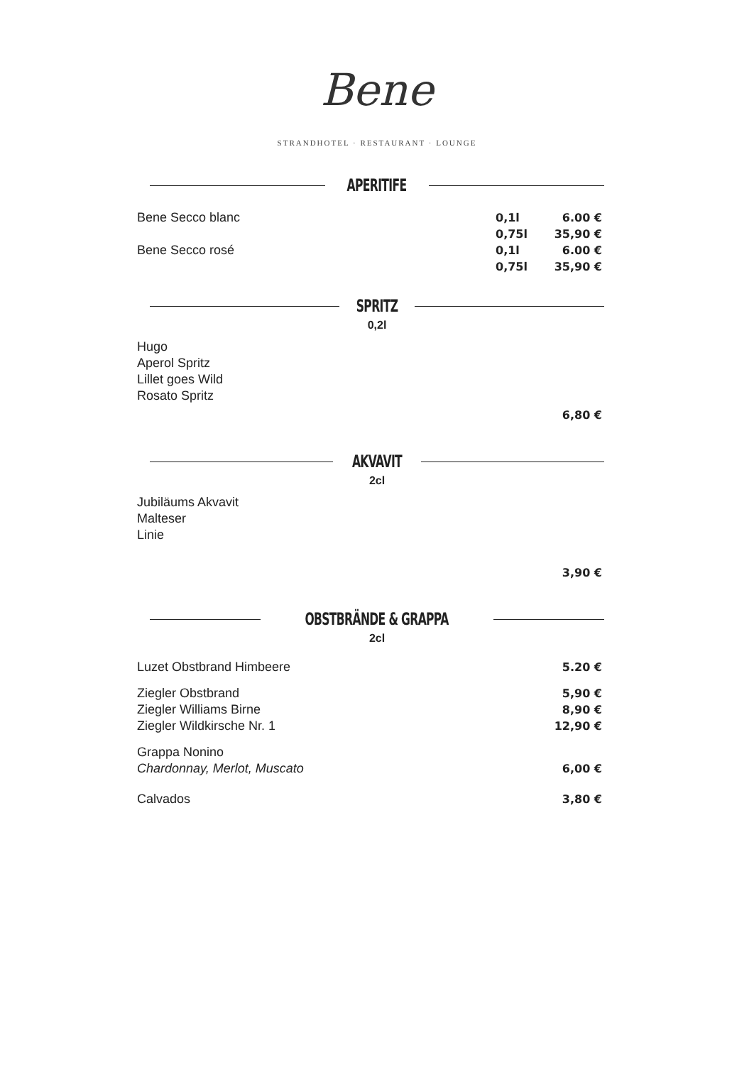Bene
STRANDHOTEL · RESTAURANT · LOUNGE
APERITIFE
Bene Secco blanc 0,1l 6.00 €
0,75l 35,90 €
Bene Secco rosé 0,1l 6.00 €
0,75l 35,90 €
SPRITZ
0,2l
Hugo
Aperol Spritz
Lillet goes Wild
Rosato Spritz
6,80 €
AKVAVIT
2cl
Jubiläums Akvavit
Malteser
Linie
3,90 €
OBSTBRÄNDE & GRAPPA
2cl
Luzet Obstbrand Himbeere 5.20 €
Ziegler Obstbrand
Ziegler Williams Birne
Ziegler Wildkirsche Nr. 1
5,90 €
8,90 €
12,90 €
Grappa Nonino
Chardonnay, Merlot, Muscato
6,00 €
Calvados 3,80 €